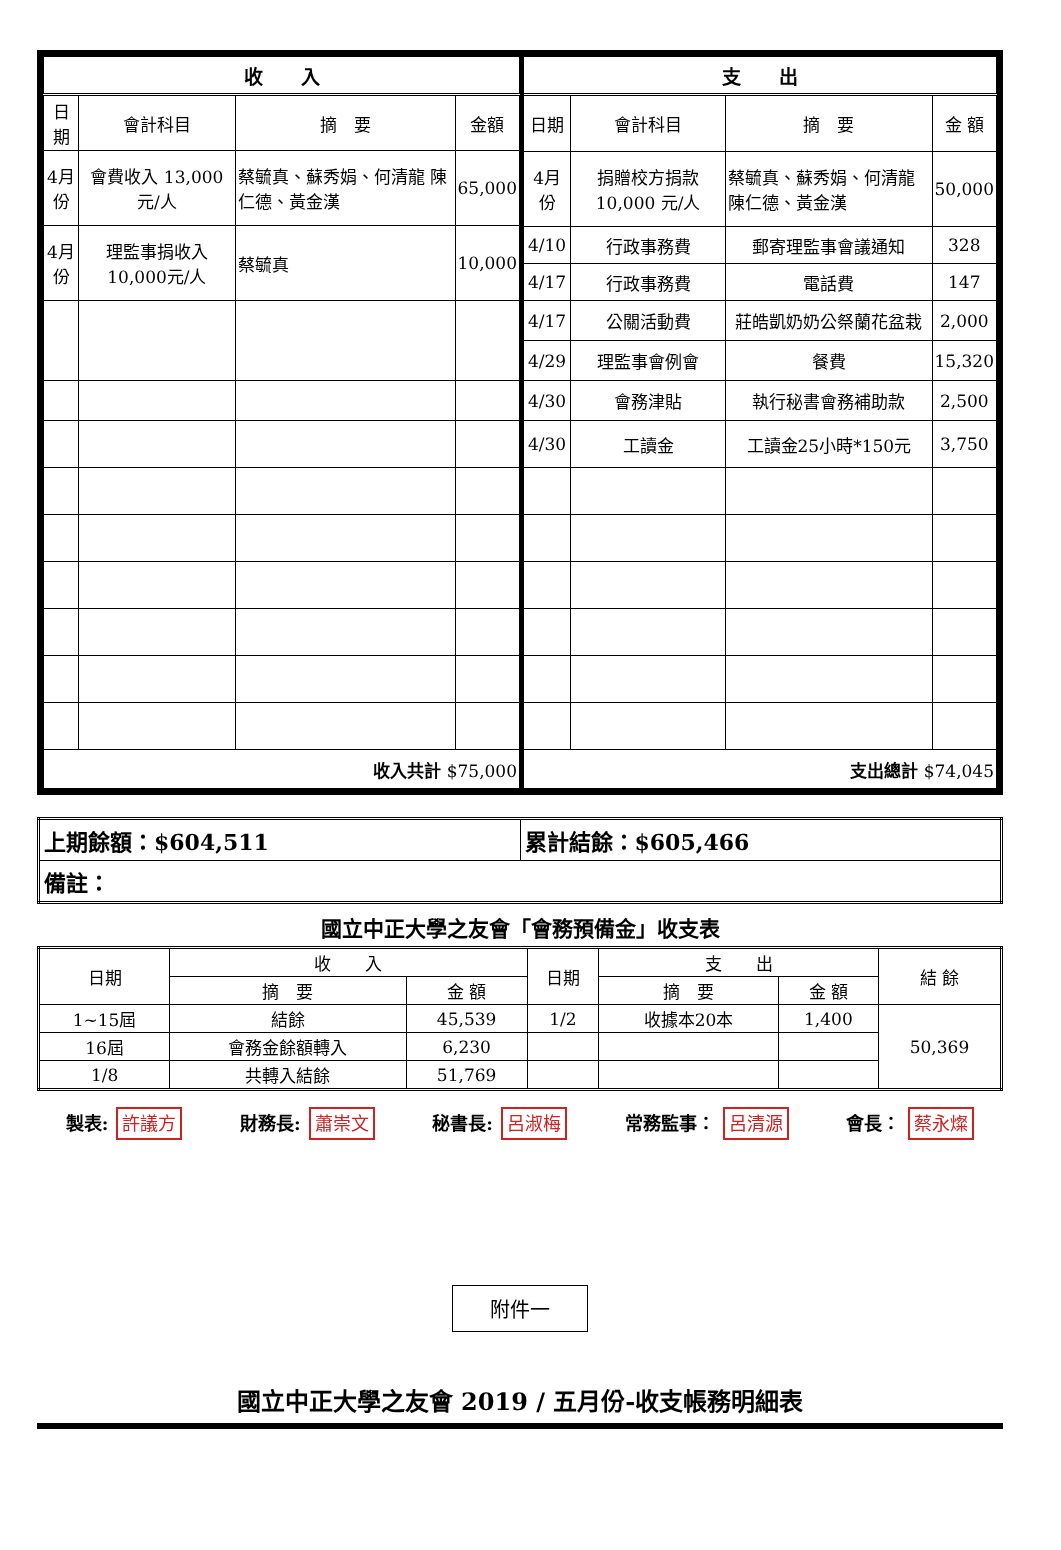| 收 入 | | | |
| --- | --- | --- | --- |
| 日期 | 會計科目 | 摘 要 | 金額 |
| 4月份 | 會費收入 13,000元/人 | 蔡毓真、蘇秀娟、何清龍 陳仁德、黃金漢 | 65,000 |
| 4月份 | 理監事捐收入10,000元/人 | 蔡毓真 | 10,000 |
| 收入共計 $75,000 | | | |
| 支 出 | | | |
| --- | --- | --- | --- |
| 日期 | 會計科目 | 摘 要 | 金 額 |
| 4月份 | 捐贈校方捐款 10,000 元/人 | 蔡毓真、蘇秀娟、何清龍 陳仁德、黃金漢 | 50,000 |
| 4/10 | 行政事務費 | 郵寄理監事會議通知 | 328 |
| 4/17 | 行政事務費 | 電話費 | 147 |
| 4/17 | 公關活動費 | 莊皓凱奶奶公祭蘭花盆栽 | 2,000 |
| 4/29 | 理監事會例會 | 餐費 | 15,320 |
| 4/30 | 會務津貼 | 執行秘書會務補助款 | 2,500 |
| 4/30 | 工讀金 | 工讀金25小時*150元 | 3,750 |
| 支出總計 $74,045 | | | |
| 上期餘額：$604,511 | 累計結餘：$605,466 |
| 備註： | |
國立中正大學之友會「會務預備金」收支表
| 日期 | 收 入 | | 日期 | 支 出 | | 結 餘 |
| | 摘 要 | 金 額 | | 摘 要 | 金 額 | |
| 1~15屆 | 結餘 | 45,539 | 1/2 | 收據本20本 | 1,400 | 50,369 |
| 16屆 | 會務金餘額轉入 | 6,230 | | | | |
| 1/8 | 共轉入結餘 | 51,769 | | | | |
製表: 許議方
財務長: 蕭崇文
秘書長: 呂淑梅
常務監事： 呂清源
會長： 蔡永燦
附件一
國立中正大學之友會 2019 / 五月份-收支帳務明細表